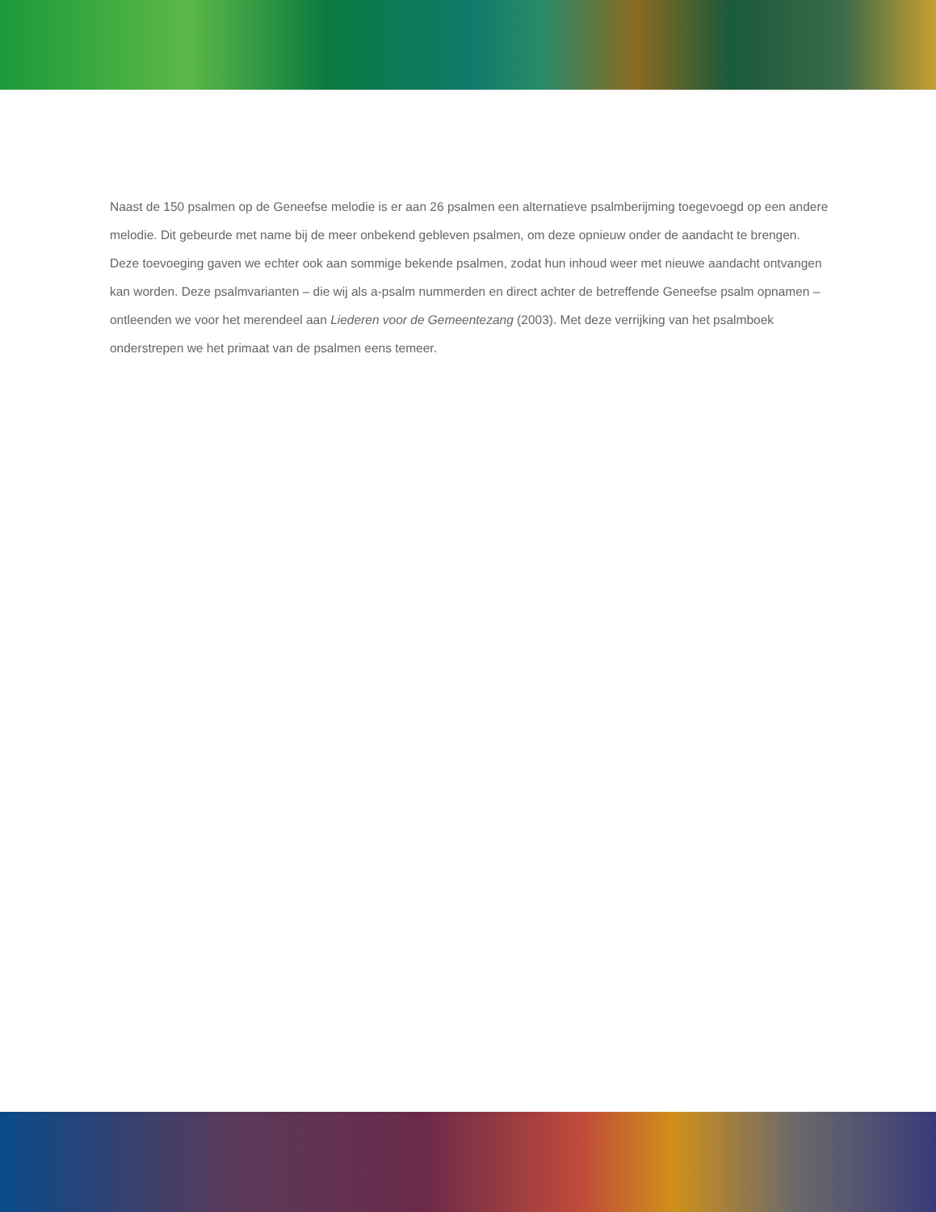Naast de 150 psalmen op de Geneefse melodie is er aan 26 psalmen een alternatieve psalmberijming toegevoegd op een andere melodie. Dit gebeurde met name bij de meer onbekend gebleven psalmen, om deze opnieuw onder de aandacht te brengen. Deze toevoeging gaven we echter ook aan sommige bekende psalmen, zodat hun inhoud weer met nieuwe aandacht ontvangen kan worden. Deze psalmvarianten – die wij als a-psalm nummerden en direct achter de betreffende Geneefse psalm opnamen – ontleenden we voor het merendeel aan Liederen voor de Gemeentezang (2003). Met deze verrijking van het psalmboek onderstrepen we het primaat van de psalmen eens temeer.